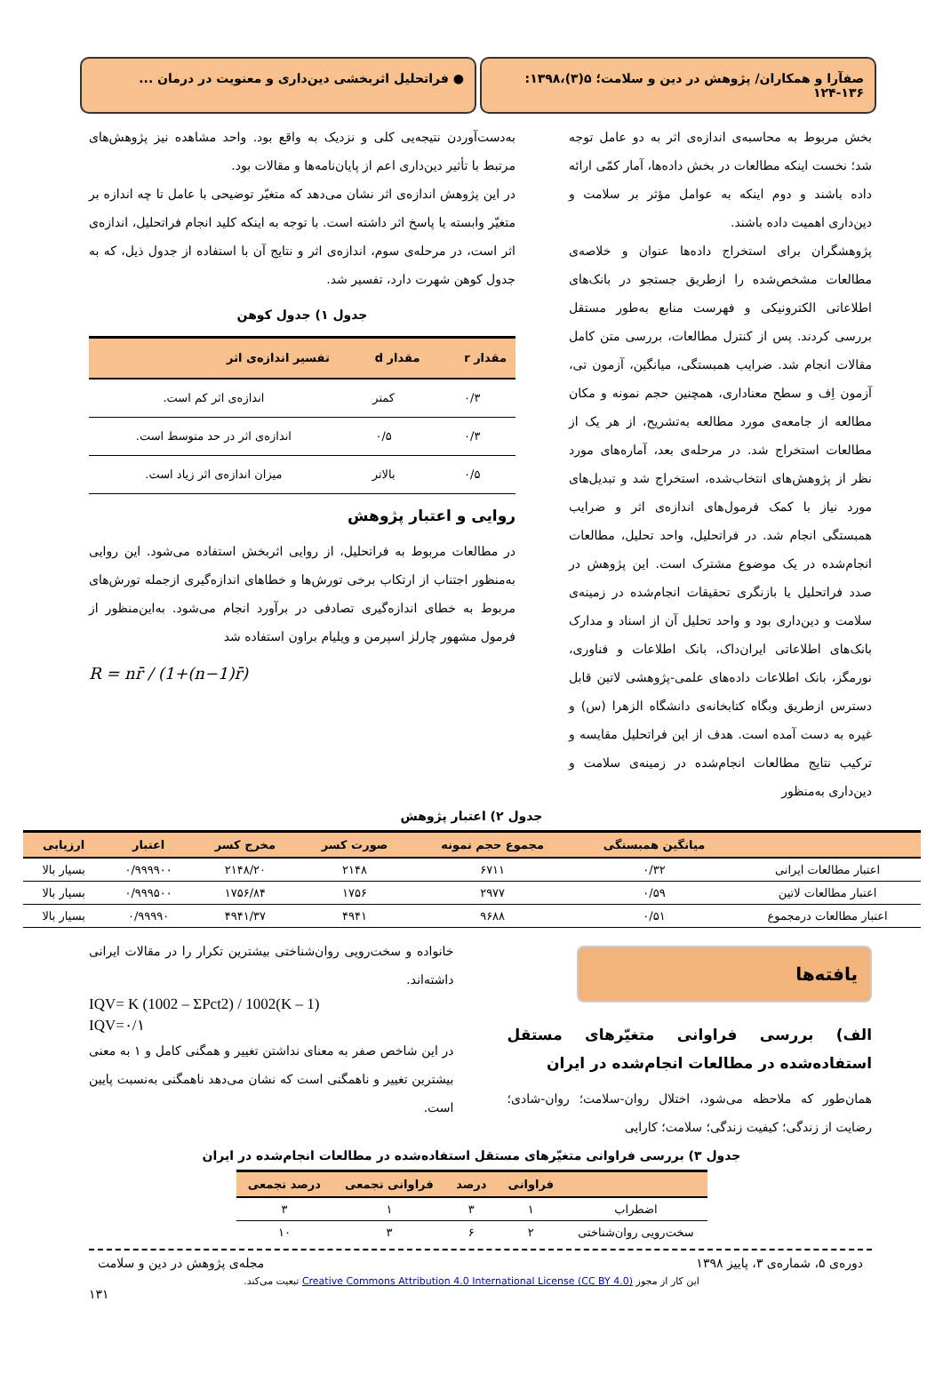صفآرا و همکاران/ پژوهش در دین و سلامت؛ ۵(۳)،۱۳۹۸: ۱۳۶-۱۲۴
● فراتحلیل اثربخشی دین‌داری و معنویت در درمان ...
بخش مربوط به محاسبه‌ی اندازه‌ی اثر به دو عامل توجه شد؛ نخست اینکه مطالعات در بخش داده‌ها، آمار کمّی ارائه داده باشند و دوم اینکه به عوامل مؤثر بر سلامت و دین‌داری اهمیت داده باشند.
پژوهشگران برای استخراج داده‌ها عنوان و خلاصه‌ی مطالعات مشخص‌شده را ازطریق جستجو در بانک‌های اطلاعاتی الکترونیکی و فهرست منابع به‌طور مستقل بررسی کردند. پس از کنترل مطالعات، بررسی متن کامل مقالات انجام شد. ضرایب همبستگی، میانگین، آزمون تی، آزمون اِف و سطح معناداری، همچنین حجم نمونه و مکان مطالعه از جامعه‌ی مورد مطالعه به‌تشریح، از هر یک از مطالعات استخراج شد. در مرحله‌ی بعد، آماره‌های مورد نظر از پژوهش‌های انتخاب‌شده، استخراج شد و تبدیل‌های مورد نیاز با کمک فرمول‌های اندازه‌ی اثر و ضرایب همبستگی انجام شد. در فراتحلیل، واحد تحلیل، مطالعات انجام‌شده در یک موضوع مشترک است. این پژوهش در صدد فراتحلیل یا بازنگری تحقیقات انجام‌شده در زمینه‌ی سلامت و دین‌داری بود و واحد تحلیل آن از اسناد و مدارک بانک‌های اطلاعاتی ایران‌داک، بانک اطلاعات و فناوری، نورمگز، بانک اطلاعات داده‌های علمی-پژوهشی لاتین قابل دسترس ازطریق وبگاه کتابخانه‌ی دانشگاه الزهرا (س) و غیره به دست آمده است. هدف از این فراتحلیل مقایسه و ترکیب نتایج مطالعات انجام‌شده در زمینه‌ی سلامت و دین‌داری به‌منظور
به‌دست‌آوردن نتیجه‌یی کلی و نزدیک به واقع بود. واحد مشاهده نیز پژوهش‌های مرتبط با تأثیر دین‌داری اعم از پایان‌نامه‌ها و مقالات بود.
در این پژوهش اندازه‌ی اثر نشان می‌دهد که متغیّر توضیحی با عامل تا چه اندازه بر متغیّر وابسته یا پاسخ اثر داشته است. با توجه به اینکه کلید انجام فراتحلیل، اندازه‌ی اثر است، در مرحله‌ی سوم، اندازه‌ی اثر و نتایج آن با استفاده از جدول ذیل، که به جدول کوهن شهرت دارد، تفسیر شد.
جدول ۱) جدول کوهن
| مقدار r | مقدار d | تفسیر اندازه‌ی اثر |
| --- | --- | --- |
| ۰/۳ | کمتر | اندازه‌ی اثر کم است. |
| ۰/۳ | ۰/۵ | اندازه‌ی اثر در حد متوسط است. |
| ۰/۵ | بالاتر | میزان اندازه‌ی اثر زیاد است. |
روایی و اعتبار پژوهش
در مطالعات مربوط به فراتحلیل، از روایی اثربخش استفاده می‌شود. این روایی به‌منظور اجتناب از ارتکاب برخی تورش‌ها و خطاهای اندازه‌گیری ازجمله تورش‌های مربوط به خطای اندازه‌گیری تصادفی در برآورد انجام می‌شود. به‌این‌منظور از فرمول مشهور چارلز اسپرمن و ویلیام براون استفاده شد
R = nr̄ / (1+(n−1)r̄)
جدول ۲) اعتبار پژوهش
| | میانگین همبستگی | مجموع حجم نمونه | صورت کسر | مخرج کسر | اعتبار | ارزیابی |
| --- | --- | --- | --- | --- | --- | --- |
| اعتبار مطالعات ایرانی | ۰/۳۲ | ۶۷۱۱ | ۲۱۴۸ | ۲۱۴۸/۲۰ | ۰/۹۹۹۹۰۰ | بسیار بالا |
| اعتبار مطالعات لاتین | ۰/۵۹ | ۲۹۷۷ | ۱۷۵۶ | ۱۷۵۶/۸۴ | ۰/۹۹۹۵۰۰ | بسیار بالا |
| اعتبار مطالعات درمجموع | ۰/۵۱ | ۹۶۸۸ | ۴۹۴۱ | ۴۹۴۱/۳۷ | ۰/۹۹۹۹۰ | بسیار بالا |
یافته‌ها
الف) بررسی فراوانی متغیّرهای مستقل استفاده‌شده در مطالعات انجام‌شده در ایران
همان‌طور که ملاحظه می‌شود، اختلال روان-سلامت؛ روان-شادی؛ رضایت از زندگی؛ کیفیت زندگی؛ سلامت؛ کارایی
خانواده و سخت‌رویی روان‌شناختی بیشترین تکرار را در مقالات ایرانی داشته‌اند.
IQV= K (1002 – ΣPct2) / 1002(K – 1)
IQV=۰/۱
در این شاخص صفر به معنای نداشتن تغییر و همگنی کامل و ۱ به معنی بیشترین تغییر و ناهمگنی است که نشان می‌دهد ناهمگنی به‌نسبت پایین است.
جدول ۳) بررسی فراوانی متغیّرهای مستقل استفاده‌شده در مطالعات انجام‌شده در ایران
| | فراوانی | درصد | فراوانی تجمعی | درصد تجمعی |
| --- | --- | --- | --- | --- |
| اضطراب | ۱ | ۳ | ۱ | ۳ |
| سخت‌رویی روان‌شناختی | ۲ | ۶ | ۳ | ۱۰ |
دوره‌ی ۵، شماره‌ی ۳، پاییز ۱۳۹۸ مجله‌ی پژوهش در دین و سلامت
این کار از مجوز Creative Commons Attribution 4.0 International License (CC BY 4.0) تبعیت می‌کند.
۱۳۱